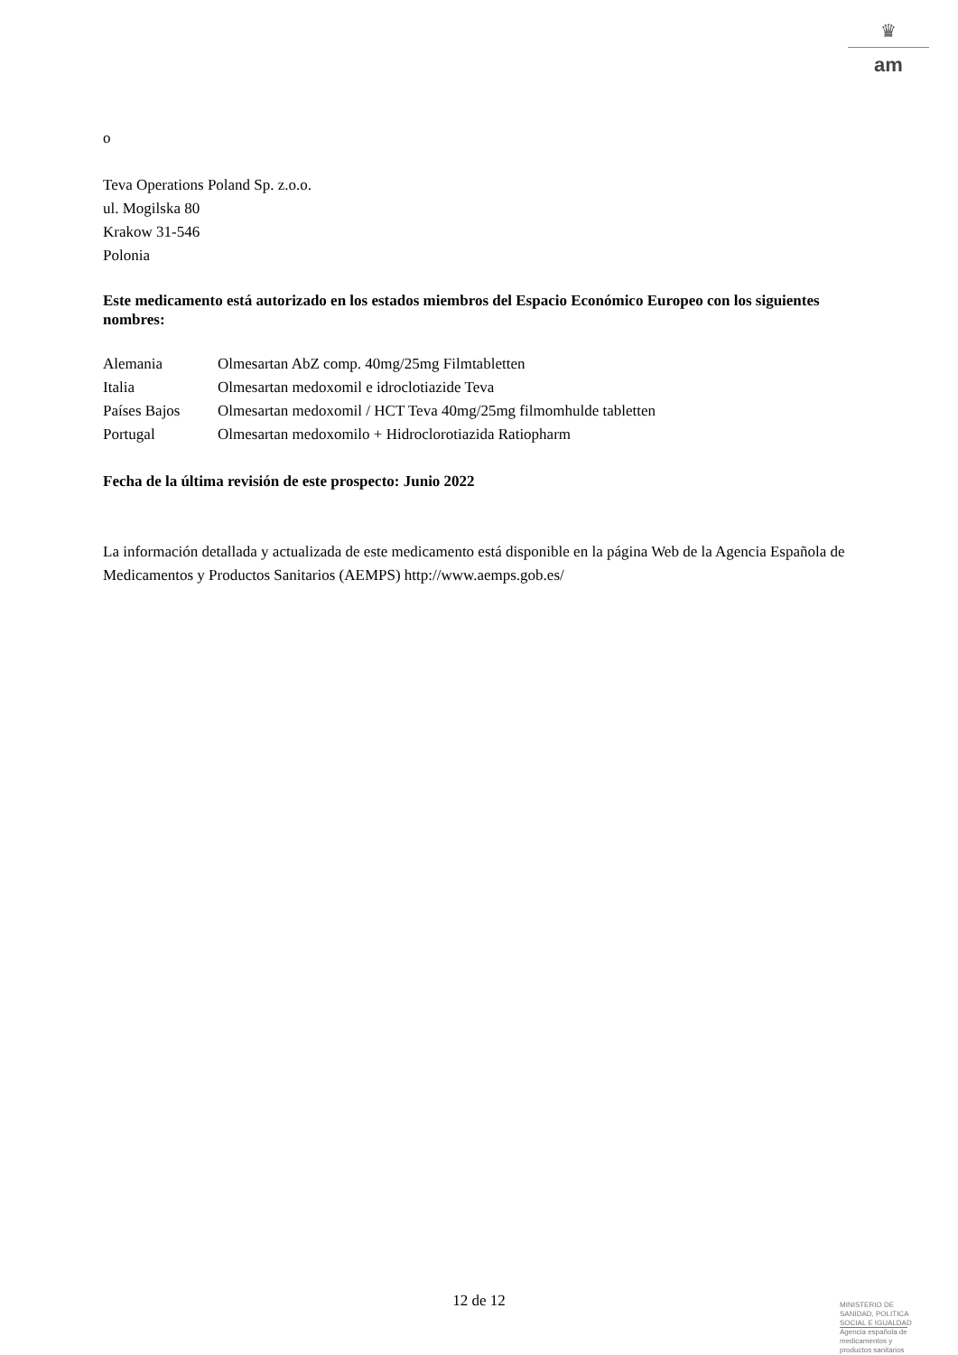♛
am
o
Teva Operations Poland Sp. z.o.o.
ul. Mogilska 80
Krakow 31-546
Polonia
Este medicamento está autorizado en los estados miembros del Espacio Económico Europeo con los siguientes nombres:
| Alemania | Olmesartan AbZ comp. 40mg/25mg Filmtabletten |
| Italia | Olmesartan medoxomil e idroclotiazide Teva |
| Países Bajos | Olmesartan medoxomil / HCT Teva 40mg/25mg filmomhulde tabletten |
| Portugal | Olmesartan medoxomilo + Hidroclorotiazida Ratiopharm |
Fecha de la última revisión de este prospecto: Junio 2022
La información detallada y actualizada de este medicamento está disponible en la página Web de la Agencia Española de Medicamentos y Productos Sanitarios (AEMPS) http://www.aemps.gob.es/
12 de 12
MINISTERIO DE
SANIDAD, POLITICA
SOCIAL E IGUALDAD
Agencia española de
medicamentos y
productos sanitarios